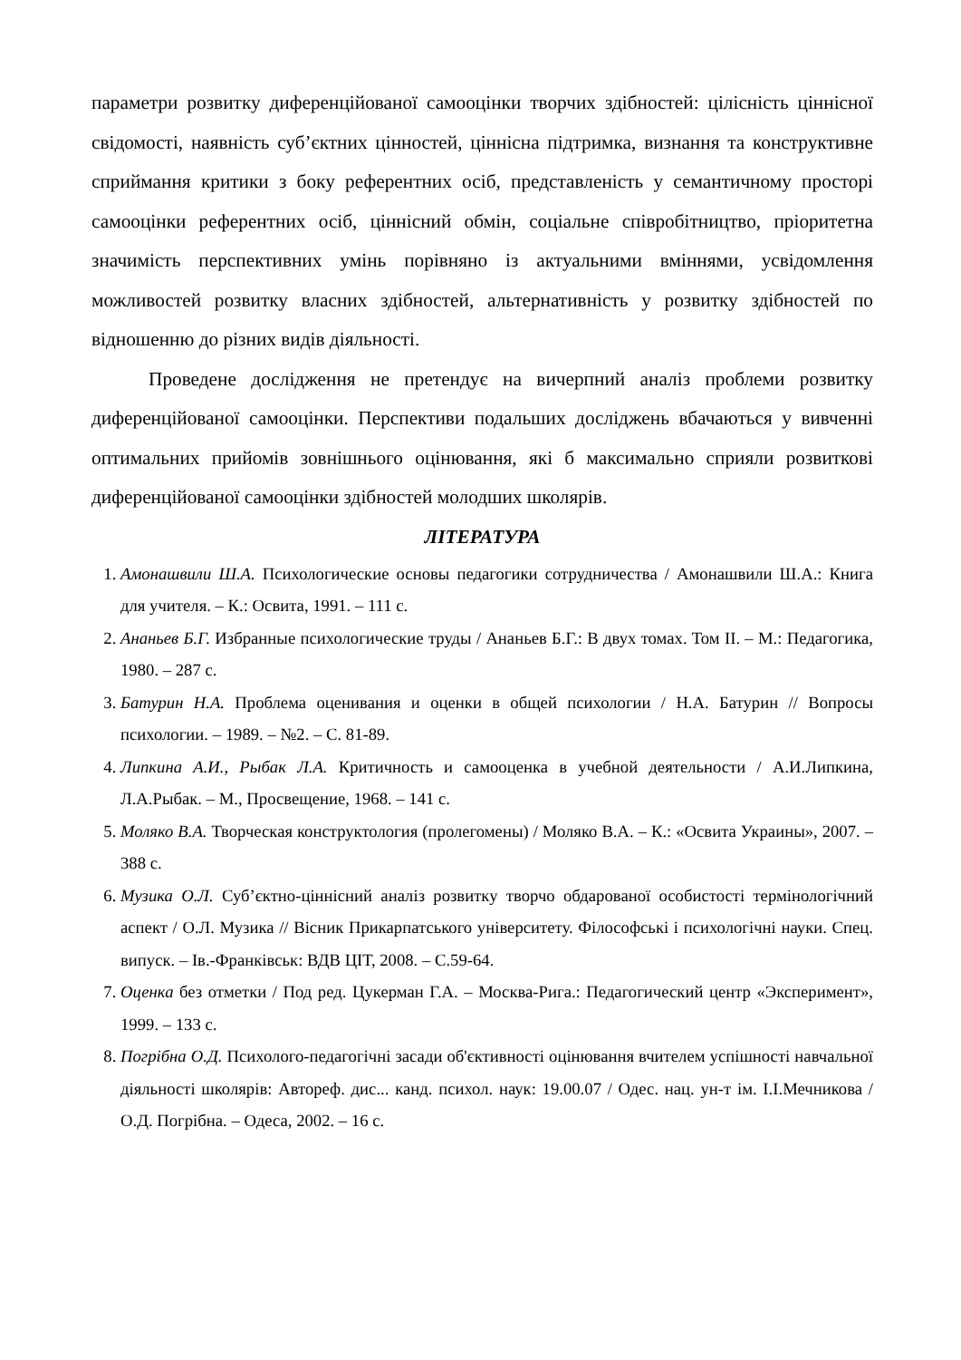параметри розвитку диференційованої самооцінки творчих здібностей: цілісність ціннісної свідомості, наявність суб’єктних цінностей, ціннісна підтримка, визнання та конструктивне сприймання критики з боку референтних осіб, представленість у семантичному просторі самооцінки референтних осіб, ціннісний обмін, соціальне співробітництво, пріоритетна значимість перспективних умінь порівняно із актуальними вміннями, усвідомлення можливостей розвитку власних здібностей, альтернативність у розвитку здібностей по відношенню до різних видів діяльності.
Проведене дослідження не претендує на вичерпний аналіз проблеми розвитку диференційованої самооцінки. Перспективи подальших досліджень вбачаються у вивченні оптимальних прийомів зовнішнього оцінювання, які б максимально сприяли розвиткові диференційованої самооцінки здібностей молодших школярів.
ЛІТЕРАТУРА
1. Амонашвили Ш.А. Психологические основы педагогики сотрудничества / Амонашвили Ш.А.: Книга для учителя. – К.: Освита, 1991. – 111 с.
2. Ананьев Б.Г. Избранные психологические труды / Ананьев Б.Г.: В двух томах. Том II. – М.: Педагогика, 1980. – 287 с.
3. Батурин Н.А. Проблема оценивания и оценки в общей психологии / Н.А. Батурин // Вопросы психологии. – 1989. – №2. – С. 81-89.
4. Липкина А.И., Рыбак Л.А. Критичность и самооценка в учебной деятельности / А.И.Липкина, Л.А.Рыбак. – М., Просвещение, 1968. – 141 с.
5. Моляко В.А. Творческая конструктология (пролегомены) / Моляко В.А. – К.: «Освита Украины», 2007. – 388 с.
6. Музика О.Л. Суб’єктно-ціннісний аналіз розвитку творчо обдарованої особистості термінологічний аспект / О.Л. Музика // Вісник Прикарпатського університету. Філософські і психологічні науки. Спец. випуск. – Ів.-Франківськ: ВДВ ЦІТ, 2008. – С.59-64.
7. Оценка без отметки / Под ред. Цукерман Г.А. – Москва-Рига.: Педагогический центр «Эксперимент», 1999. – 133 с.
8. Погрібна О.Д. Психолого-педагогічні засади об'єктивності оцінювання вчителем успішності навчальної діяльності школярів: Автореф. дис... канд. психол. наук: 19.00.07 / Одес. нац. ун-т ім. І.І.Мечникова / О.Д. Погрібна. – Одеса, 2002. – 16 с.